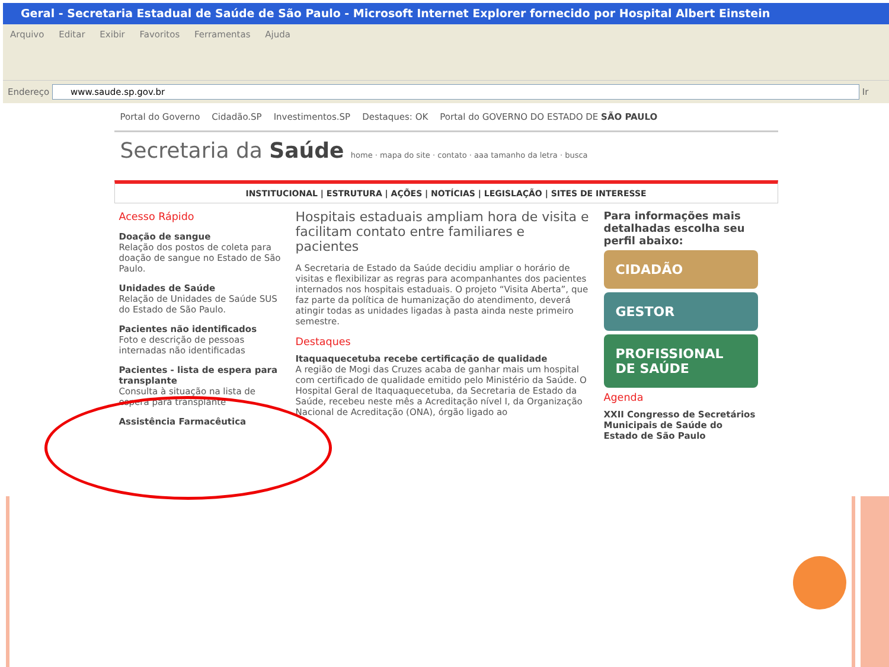Geral - Secretaria Estadual de Saúde de São Paulo - Microsoft Internet Explorer fornecido por Hospital Albert Einstein
Arquivo Editar Exibir Favoritos Ferramentas Ajuda
Endereço www.saude.sp.gov.br Ir
Portal do Governo Cidadão.SP Investimentos.SP Destaques: OK Portal do GOVERNO DO ESTADO DE SÃO PAULO
Secretaria da Saúde home · mapa do site · contato · aaa tamanho da letra · busca
INSTITUCIONAL | ESTRUTURA | AÇÕES | NOTÍCIAS | LEGISLAÇÃO | SITES DE INTERESSE
Acesso Rápido
Doação de sangue
Relação dos postos de coleta para doação de sangue no Estado de São Paulo.
Unidades de Saúde
Relação de Unidades de Saúde SUS do Estado de São Paulo.
Pacientes não identificados
Foto e descrição de pessoas internadas não identificadas
Pacientes - lista de espera para transplante
Consulta à situação na lista de espera para transplante
Assistência Farmacêutica
Hospitais estaduais ampliam hora de visita e facilitam contato entre familiares e pacientes
A Secretaria de Estado da Saúde decidiu ampliar o horário de visitas e flexibilizar as regras para acompanhantes dos pacientes internados nos hospitais estaduais. O projeto “Visita Aberta”, que faz parte da política de humanização do atendimento, deverá atingir todas as unidades ligadas à pasta ainda neste primeiro semestre.
Destaques
Itaquaquecetuba recebe certificação de qualidade
A região de Mogi das Cruzes acaba de ganhar mais um hospital com certificado de qualidade emitido pelo Ministério da Saúde. O Hospital Geral de Itaquaquecetuba, da Secretaria de Estado da Saúde, recebeu neste mês a Acreditação nível I, da Organização Nacional de Acreditação (ONA), órgão ligado ao
Para informações mais detalhadas escolha seu perfil abaixo:
CIDADÃO
GESTOR
PROFISSIONAL DE SAÚDE
Agenda
XXII Congresso de Secretários Municipais de Saúde do Estado de São Paulo